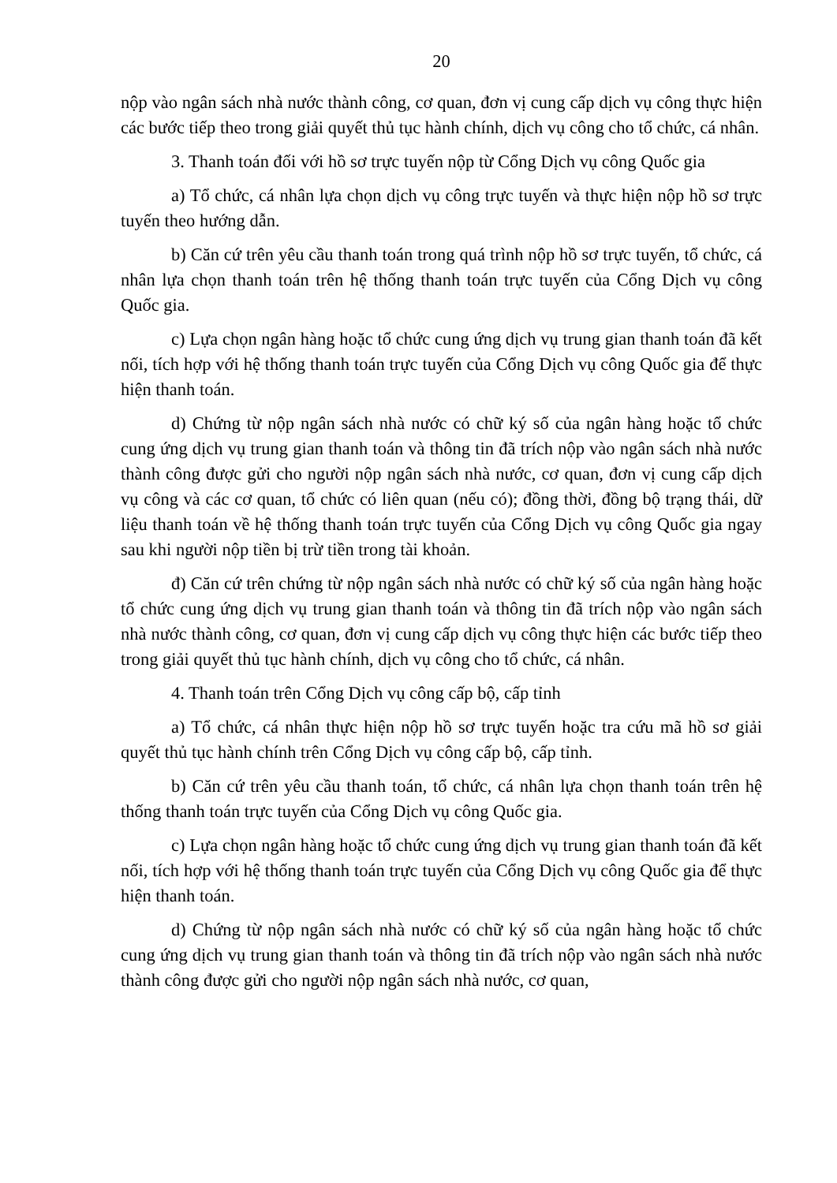20
nộp vào ngân sách nhà nước thành công, cơ quan, đơn vị cung cấp dịch vụ công thực hiện các bước tiếp theo trong giải quyết thủ tục hành chính, dịch vụ công cho tổ chức, cá nhân.
3. Thanh toán đối với hồ sơ trực tuyến nộp từ Cổng Dịch vụ công Quốc gia
a) Tổ chức, cá nhân lựa chọn dịch vụ công trực tuyến và thực hiện nộp hồ sơ trực tuyến theo hướng dẫn.
b) Căn cứ trên yêu cầu thanh toán trong quá trình nộp hồ sơ trực tuyến, tổ chức, cá nhân lựa chọn thanh toán trên hệ thống thanh toán trực tuyến của Cổng Dịch vụ công Quốc gia.
c) Lựa chọn ngân hàng hoặc tổ chức cung ứng dịch vụ trung gian thanh toán đã kết nối, tích hợp với hệ thống thanh toán trực tuyến của Cổng Dịch vụ công Quốc gia để thực hiện thanh toán.
d) Chứng từ nộp ngân sách nhà nước có chữ ký số của ngân hàng hoặc tổ chức cung ứng dịch vụ trung gian thanh toán và thông tin đã trích nộp vào ngân sách nhà nước thành công được gửi cho người nộp ngân sách nhà nước, cơ quan, đơn vị cung cấp dịch vụ công và các cơ quan, tổ chức có liên quan (nếu có); đồng thời, đồng bộ trạng thái, dữ liệu thanh toán về hệ thống thanh toán trực tuyến của Cổng Dịch vụ công Quốc gia ngay sau khi người nộp tiền bị trừ tiền trong tài khoản.
đ) Căn cứ trên chứng từ nộp ngân sách nhà nước có chữ ký số của ngân hàng hoặc tổ chức cung ứng dịch vụ trung gian thanh toán và thông tin đã trích nộp vào ngân sách nhà nước thành công, cơ quan, đơn vị cung cấp dịch vụ công thực hiện các bước tiếp theo trong giải quyết thủ tục hành chính, dịch vụ công cho tổ chức, cá nhân.
4. Thanh toán trên Cổng Dịch vụ công cấp bộ, cấp tỉnh
a) Tổ chức, cá nhân thực hiện nộp hồ sơ trực tuyến hoặc tra cứu mã hồ sơ giải quyết thủ tục hành chính trên Cổng Dịch vụ công cấp bộ, cấp tỉnh.
b) Căn cứ trên yêu cầu thanh toán, tổ chức, cá nhân lựa chọn thanh toán trên hệ thống thanh toán trực tuyến của Cổng Dịch vụ công Quốc gia.
c) Lựa chọn ngân hàng hoặc tổ chức cung ứng dịch vụ trung gian thanh toán đã kết nối, tích hợp với hệ thống thanh toán trực tuyến của Cổng Dịch vụ công Quốc gia để thực hiện thanh toán.
d) Chứng từ nộp ngân sách nhà nước có chữ ký số của ngân hàng hoặc tổ chức cung ứng dịch vụ trung gian thanh toán và thông tin đã trích nộp vào ngân sách nhà nước thành công được gửi cho người nộp ngân sách nhà nước, cơ quan,